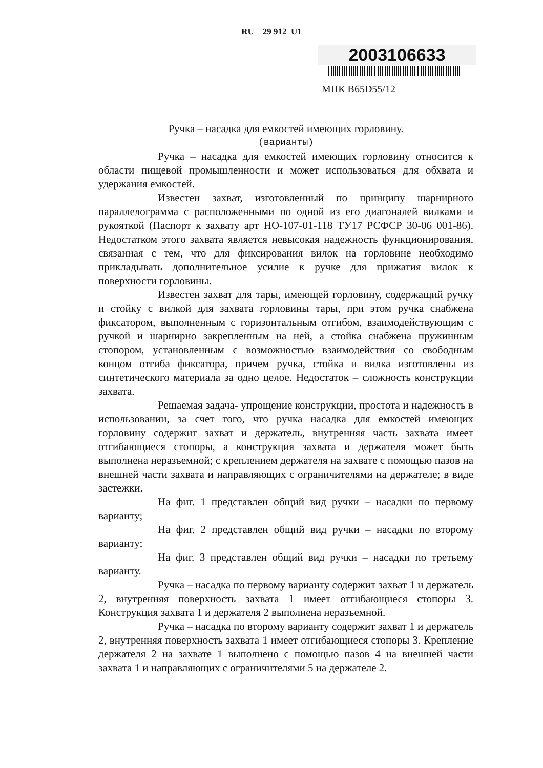RU 29 912 U1
2003106633
МПК В65D55/12
Ручка – насадка для емкостей имеющих горловину.
(варианты)
Ручка – насадка для емкостей имеющих горловину относится к области пищевой промышленности и может использоваться для обхвата и удержания емкостей.
Известен захват, изготовленный по принципу шарнирного параллелограмма с расположенными по одной из его диагоналей вилками и рукояткой (Паспорт к захвату арт НО-107-01-118 ТУ17 РСФСР 30-06 001-86). Недостатком этого захвата является невысокая надежность функционирования, связанная с тем, что для фиксирования вилок на горловине необходимо прикладывать дополнительное усилие к ручке для прижатия вилок к поверхности горловины.
Известен захват для тары, имеющей горловину, содержащий ручку и стойку с вилкой для захвата горловины тары, при этом ручка снабжена фиксатором, выполненным с горизонтальным отгибом, взаимодействующим с ручкой и шарнирно закрепленным на ней, а стойка снабжена пружинным стопором, установленным с возможностью взаимодействия со свободным концом отгиба фиксатора, причем ручка, стойка и вилка изготовлены из синтетического материала за одно целое. Недостаток – сложность конструкции захвата.
Решаемая задача- упрощение конструкции, простота и надежность в использовании, за счет того, что ручка насадка для емкостей имеющих горловину содержит захват и держатель, внутренняя часть захвата имеет отгибающиеся стопоры, а конструкция захвата и держателя может быть выполнена неразъемной; с креплением держателя на захвате с помощью пазов на внешней части захвата и направляющих с ограничителями на держателе; в виде застежки.
На фиг. 1 представлен общий вид ручки – насадки по первому варианту;
На фиг. 2 представлен общий вид ручки – насадки по второму варианту;
На фиг. 3 представлен общий вид ручки – насадки по третьему варианту.
Ручка – насадка по первому варианту содержит захват 1 и держатель 2, внутренняя поверхность захвата 1 имеет отгибающиеся стопоры 3. Конструкция захвата 1 и держателя 2 выполнена неразъемной.
Ручка – насадка по второму варианту содержит захват 1 и держатель 2, внутренняя поверхность захвата 1 имеет отгибающиеся стопоры 3. Крепление держателя 2 на захвате 1 выполнено с помощью пазов 4 на внешней части захвата 1 и направляющих с ограничителями 5 на держателе 2.